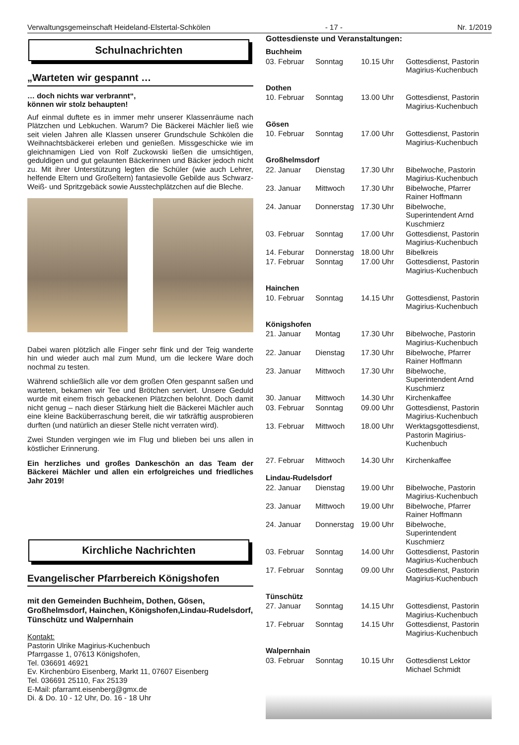Verwaltungsgemeinschaft Heideland-Elstertal-Schkölen - 17 - Nr. 1/2019
Schulnachrichten
„Warteten wir gespannt …
… doch nichts war verbrannt“,
können wir stolz behaupten!
Auf einmal duftete es in immer mehr unserer Klassenräume nach Plätzchen und Lebkuchen. Warum? Die Bäckerei Mächler ließ wie seit vielen Jahren alle Klassen unserer Grundschule Schkölen die Weihnachtsbäckerei erleben und genießen. Missgeschicke wie im gleichnamigen Lied von Rolf Zuckowski ließen die umsichtigen, geduldigen und gut gelaunten Bäckerinnen und Bäcker jedoch nicht zu. Mit ihrer Unterstützung legten die Schüler (wie auch Lehrer, helfende Eltern und Großeltern) fantasievolle Gebilde aus Schwarz-Weiß- und Spritzgebäck sowie Ausstechplätzchen auf die Bleche.
Dabei waren plötzlich alle Finger sehr flink und der Teig wanderte hin und wieder auch mal zum Mund, um die leckere Ware doch nochmal zu testen.
Während schließlich alle vor dem großen Ofen gespannt saßen und warteten, bekamen wir Tee und Brötchen serviert. Unsere Geduld wurde mit einem frisch gebackenen Plätzchen belohnt. Doch damit nicht genug – nach dieser Stärkung hielt die Bäckerei Mächler auch eine kleine Backüberraschung bereit, die wir tatkräftig ausprobieren durften (und natürlich an dieser Stelle nicht verraten wird).
Zwei Stunden vergingen wie im Flug und blieben bei uns allen in köstlicher Erinnerung.
Ein herzliches und großes Dankeschön an das Team der Bäckerei Mächler und allen ein erfolgreiches und friedliches Jahr 2019!
Kirchliche Nachrichten
Evangelischer Pfarrbereich Königshofen
mit den Gemeinden Buchheim, Dothen, Gösen, Großhelmsdorf, Hainchen, Königshofen,Lindau-Rudelsdorf, Tünschütz und Walpernhain
Kontakt:
Pastorin Ulrike Magirius-Kuchenbuch
Pfarrgasse 1, 07613 Königshofen,
Tel. 036691 46921
Ev. Kirchenbüro Eisenberg, Markt 11, 07607 Eisenberg
Tel. 036691 25110, Fax 25139
E-Mail: pfarramt.eisenberg@gmx.de
Di. & Do. 10 - 12 Uhr, Do. 16 - 18 Uhr
Gottesdienste und Veranstaltungen:
| Buchheim | | | |
| 03. Februar | Sonntag | 10.15 Uhr | Gottesdienst, Pastorin Magirius-Kuchenbuch |
| Dothen | | | |
| 10. Februar | Sonntag | 13.00 Uhr | Gottesdienst, Pastorin Magirius-Kuchenbuch |
| Gösen | | | |
| 10. Februar | Sonntag | 17.00 Uhr | Gottesdienst, Pastorin Magirius-Kuchenbuch |
| Großhelmsdorf | | | |
| 22. Januar | Dienstag | 17.30 Uhr | Bibelwoche, Pastorin Magirius-Kuchenbuch |
| 23. Januar | Mittwoch | 17.30 Uhr | Bibelwoche, Pfarrer Rainer Hoffmann |
| 24. Januar | Donnerstag | 17.30 Uhr | Bibelwoche, Superintendent Arnd Kuschmierz |
| 03. Februar | Sonntag | 17.00 Uhr | Gottesdienst, Pastorin Magirius-Kuchenbuch |
| 14. Feburar | Donnerstag | 18.00 Uhr | Bibelkreis |
| 17. Februar | Sonntag | 17.00 Uhr | Gottesdienst, Pastorin Magirius-Kuchenbuch |
| Hainchen | | | |
| 10. Februar | Sonntag | 14.15 Uhr | Gottesdienst, Pastorin Magirius-Kuchenbuch |
| Königshofen | | | |
| 21. Januar | Montag | 17.30 Uhr | Bibelwoche, Pastorin Magirius-Kuchenbuch |
| 22. Januar | Dienstag | 17.30 Uhr | Bibelwoche, Pfarrer Rainer Hoffmann |
| 23. Januar | Mittwoch | 17.30 Uhr | Bibelwoche, Superintendent Arnd Kuschmierz |
| 30. Januar | Mittwoch | 14.30 Uhr | Kirchenkaffee |
| 03. Februar | Sonntag | 09.00 Uhr | Gottesdienst, Pastorin Magirius-Kuchenbuch |
| 13. Februar | Mittwoch | 18.00 Uhr | Werktagsgottesdienst, Pastorin Magirius-Kuchenbuch |
| 27. Februar | Mittwoch | 14.30 Uhr | Kirchenkaffee |
| Lindau-Rudelsdorf | | | |
| 22. Januar | Dienstag | 19.00 Uhr | Bibelwoche, Pastorin Magirius-Kuchenbuch |
| 23. Januar | Mittwoch | 19.00 Uhr | Bibelwoche, Pfarrer Rainer Hoffmann |
| 24. Januar | Donnerstag | 19.00 Uhr | Bibelwoche, Superintendent Kuschmierz |
| 03. Februar | Sonntag | 14.00 Uhr | Gottesdienst, Pastorin Magirius-Kuchenbuch |
| 17. Februar | Sonntag | 09.00 Uhr | Gottesdienst, Pastorin Magirius-Kuchenbuch |
| Tünschütz | | | |
| 27. Januar | Sonntag | 14.15 Uhr | Gottesdienst, Pastorin Magirius-Kuchenbuch |
| 17. Februar | Sonntag | 14.15 Uhr | Gottesdienst, Pastorin Magirius-Kuchenbuch |
| Walpernhain | | | |
| 03. Februar | Sonntag | 10.15 Uhr | Gottesdienst Lektor Michael Schmidt |